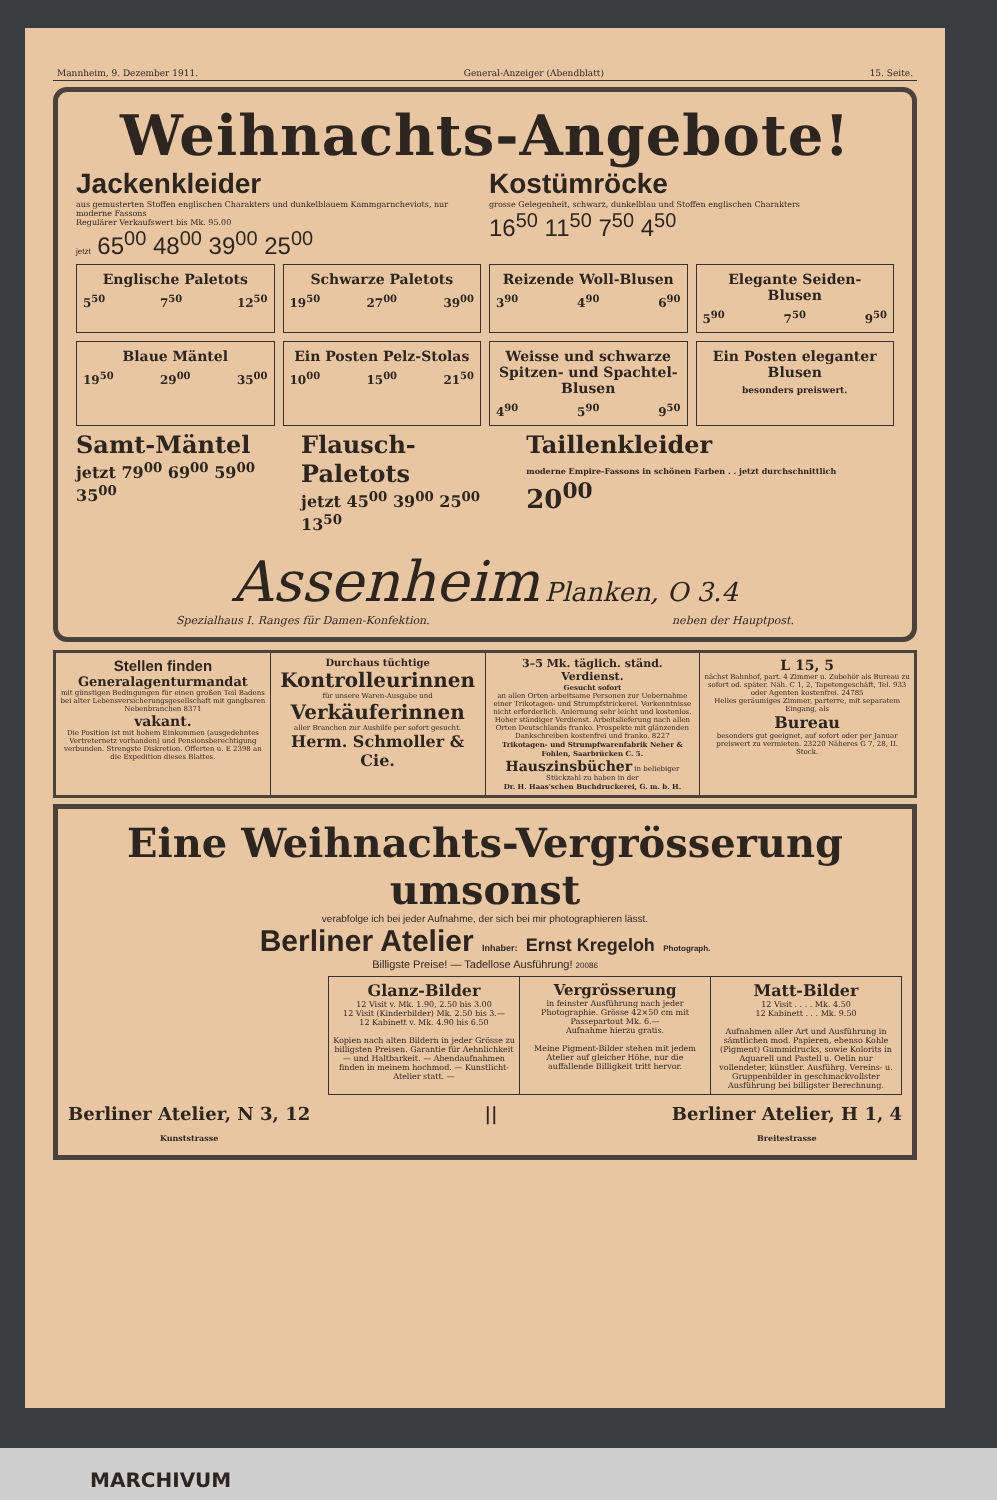Mannheim, 9. Dezember 1911. General-Anzeiger (Abendblatt) 15. Seite.
Weihnachts-Angebote!
Jackenkleider
aus gemusterten Stoffen englischen Charakters und dunkelblauem Kammgarncheviots, nur moderne Fassons
Regulärer Verkaufswert bis Mk. 95.00
jetzt 65<sup>00</sup> 48<sup>00</sup> 39<sup>00</sup> 25<sup>00</sup>
Kostümröcke
grosse Gelegenheit, schwarz, dunkelblau und Stoffen englischen Charakters
16<sup>50</sup> 11<sup>50</sup> 7<sup>50</sup> 4<sup>50</sup>
Englische Paletots
5<sup>50</sup> 7<sup>50</sup> 12<sup>50</sup>
Schwarze Paletots
19<sup>50</sup> 27<sup>00</sup> 39<sup>00</sup>
Reizende Woll-Blusen
3<sup>90</sup> 4<sup>90</sup> 6<sup>90</sup>
Elegante Seiden-Blusen
5<sup>90</sup> 7<sup>50</sup> 9<sup>50</sup>
Blaue Mäntel
19<sup>50</sup> 29<sup>00</sup> 35<sup>00</sup>
Ein Posten Pelz-Stolas
10<sup>00</sup> 15<sup>00</sup> 21<sup>50</sup>
Weisse und schwarze Spitzen- und Spachtel-Blusen
4<sup>90</sup> 5<sup>90</sup> 9<sup>50</sup>
Ein Posten eleganter
Blusen
besonders preiswert.
Samt-Mäntel
jetzt 79<sup>00</sup> 69<sup>00</sup> 59<sup>00</sup> 35<sup>00</sup>
Flausch-Paletots
jetzt 45<sup>00</sup> 39<sup>00</sup> 25<sup>00</sup> 13<sup>50</sup>
Taillenkleider
moderne Empire-Fassons in schönen Farben . . jetzt durchschnittlich 20<sup>00</sup>
Assenheim Planken, O 3.4
Spezialhaus I. Ranges für Damen-Konfektion. neben der Hauptpost.
Stellen finden
Generalagenturmandat
mit günstigen Bedingungen für einen großen Teil Badens bei alter Lebensversicherungsgesellschaft mit gangbaren Nebenbranchen 8371
vakant.
Die Position ist mit hohem Einkommen (ausgedehntes Vertreternetz vorhanden) und Pensionsberechtigung verbunden. Strengste Diskretion. Offerten u. E 2398 an die Expedition dieses Blattes.
Durchaus tüchtige
Kontrolleurinnen
für unsere Waren-Ausgabe und
Verkäuferinnen
aller Branchen zur Aushilfe per sofort gesucht.
Herm. Schmoller & Cie.
3–5 Mk. täglich. ständ. Verdienst.
Gesucht sofort
an allen Orten arbeitsame Personen zur Uebernahme einer Trikotagen- und Strumpfstrickerei. Vorkenntnisse nicht erforderlich. Anlernung sehr leicht und kostenlos. Hoher ständiger Verdienst. Arbeitslieferung nach allen Orten Deutschlands franko. Prospekte mit glänzenden Dankschreiben kostenfrei und franko. 8227
Trikotagen- und Strumpfwarenfabrik Neher & Fohlen, Saarbrücken C. 5.
Hauszinsbücher in beliebiger Stückzahl zu haben in der
Dr. H. Haas'schen Buchdruckerei, G. m. b. H.
L 15, 5
nächst Bahnhof, part. 4 Zimmer u. Zubehör als Bureau zu sofort od. später. Näh. C 1, 2, Tapetengeschäft, Tel. 933 oder Agenten kostenfrei. 24785
Helles geräumiges Zimmer, parterre, mit separatem Eingang, als
Bureau
besonders gut geeignet, auf sofort oder per Januar preiswert zu vermieten. 23220 Näheres G 7, 28, II. Stock.
Eine Weihnachts-Vergrösserung umsonst
verabfolge ich bei jeder Aufnahme, der sich bei mir photographieren lässt.
Berliner Atelier Inhaber: Ernst Kregeloh Photograph.
Billigste Preise! — Tadellose Ausführung! 20086
Glanz-Bilder
12 Visit v. Mk. 1.90, 2.50 bis 3.00
12 Visit (Kinderbilder) Mk. 2.50 bis 3.—
12 Kabinett v. Mk. 4.90 bis 6.50
Kopien nach alten Bildern in jeder Grösse zu billigsten Preisen. Garantie für Aehnlichkeit — und Haltbarkeit. — Abendaufnahmen finden in meinem hochmod. — Kunstlicht-Atelier statt. —
Vergrösserung
in feinster Ausführung nach jeder Photographie. Grösse 42×50 cm mit Passepartout Mk. 6.—
Aufnahme hierzu gratis.
Meine Pigment-Bilder stehen mit jedem Atelier auf gleicher Höhe, nur die auffallende Billigkeit tritt hervor.
Matt-Bilder
12 Visit . . . . Mk. 4.50
12 Kabinett . . . Mk. 9.50
Aufnahmen aller Art und Ausführung in sämtlichen mod. Papieren, ebenso Kohle (Pigment) Gummidrucks, sowie Kolorits in Aquarell und Pastell u. Oelin nur vollendeter, künstler. Ausführg. Vereins- u. Gruppenbilder in geschmackvollster Ausführung bei billigster Berechnung.
Berliner Atelier, N 3, 12
Kunststrasse || Berliner Atelier, H 1, 4
Breitestrasse
MARCHIVUM